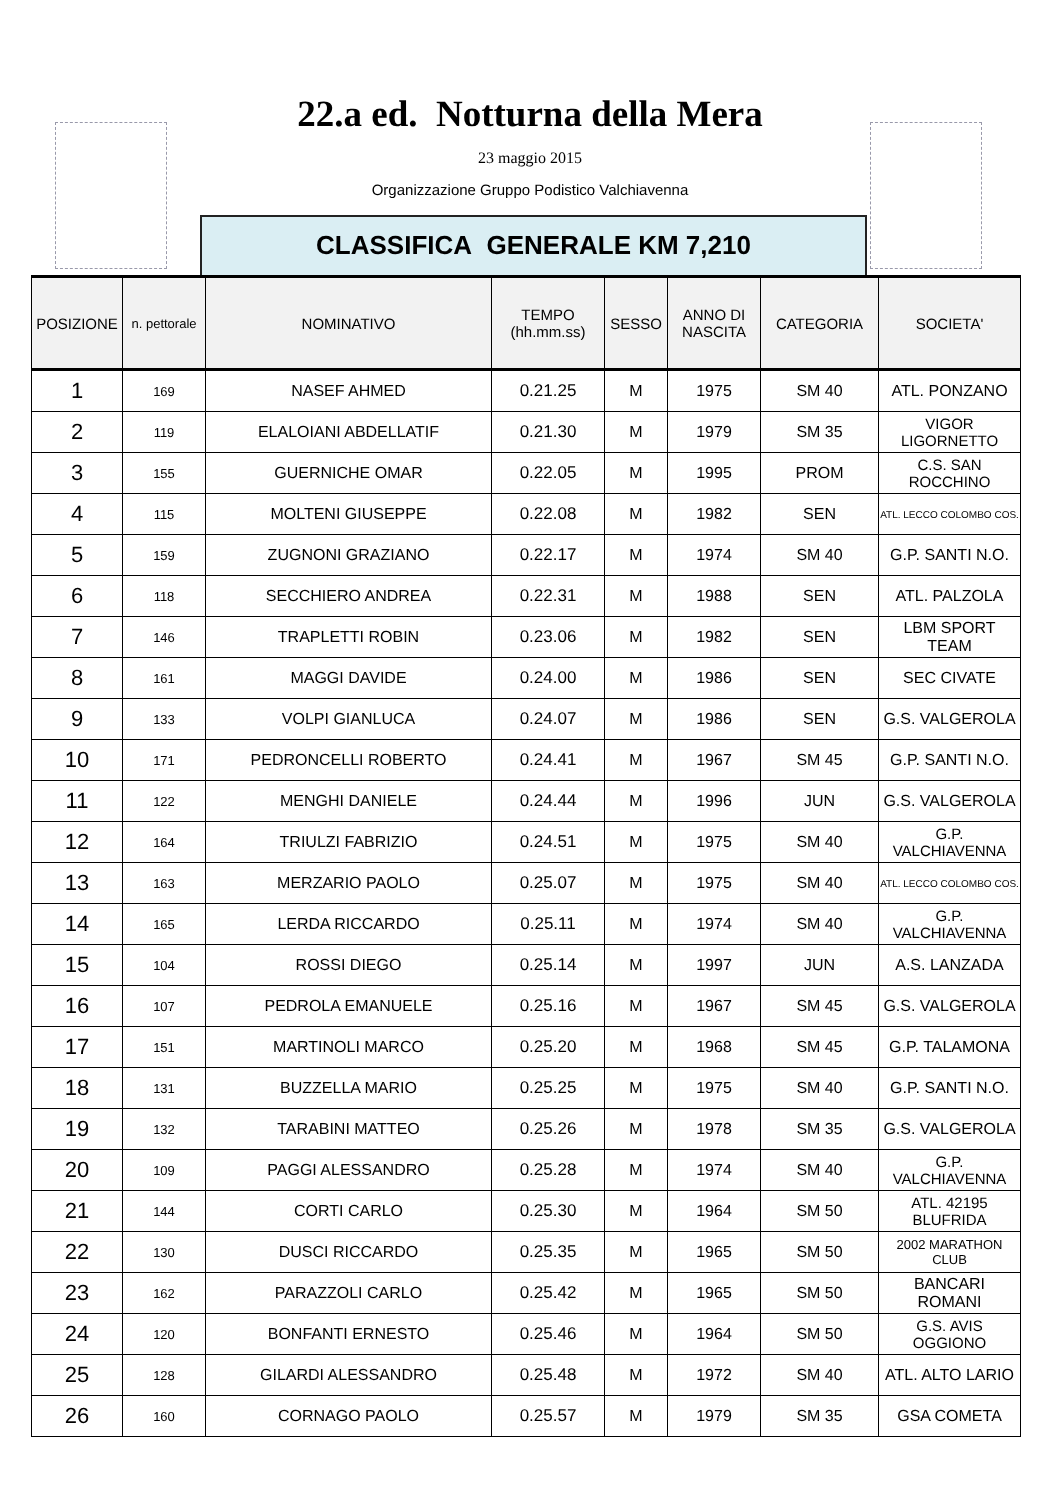22.a ed. Notturna della Mera
23 maggio 2015
Organizzazione Gruppo Podistico Valchiavenna
CLASSIFICA GENERALE KM 7,210
| POSIZIONE | n. pettorale | NOMINATIVO | TEMPO (hh.mm.ss) | SESSO | ANNO DI NASCITA | CATEGORIA | SOCIETA' |
| --- | --- | --- | --- | --- | --- | --- | --- |
| 1 | 169 | NASEF AHMED | 0.21.25 | M | 1975 | SM 40 | ATL. PONZANO |
| 2 | 119 | ELALOIANI ABDELLATIF | 0.21.30 | M | 1979 | SM 35 | VIGOR LIGORNETTO |
| 3 | 155 | GUERNICHE OMAR | 0.22.05 | M | 1995 | PROM | C.S. SAN ROCCHINO |
| 4 | 115 | MOLTENI GIUSEPPE | 0.22.08 | M | 1982 | SEN | ATL. LECCO COLOMBO COS. |
| 5 | 159 | ZUGNONI GRAZIANO | 0.22.17 | M | 1974 | SM 40 | G.P. SANTI N.O. |
| 6 | 118 | SECCHIERO ANDREA | 0.22.31 | M | 1988 | SEN | ATL. PALZOLA |
| 7 | 146 | TRAPLETTI ROBIN | 0.23.06 | M | 1982 | SEN | LBM SPORT TEAM |
| 8 | 161 | MAGGI DAVIDE | 0.24.00 | M | 1986 | SEN | SEC CIVATE |
| 9 | 133 | VOLPI GIANLUCA | 0.24.07 | M | 1986 | SEN | G.S. VALGEROLA |
| 10 | 171 | PEDRONCELLI ROBERTO | 0.24.41 | M | 1967 | SM 45 | G.P. SANTI N.O. |
| 11 | 122 | MENGHI DANIELE | 0.24.44 | M | 1996 | JUN | G.S. VALGEROLA |
| 12 | 164 | TRIULZI FABRIZIO | 0.24.51 | M | 1975 | SM 40 | G.P. VALCHIAVENNA |
| 13 | 163 | MERZARIO PAOLO | 0.25.07 | M | 1975 | SM 40 | ATL. LECCO COLOMBO COS. |
| 14 | 165 | LERDA RICCARDO | 0.25.11 | M | 1974 | SM 40 | G.P. VALCHIAVENNA |
| 15 | 104 | ROSSI DIEGO | 0.25.14 | M | 1997 | JUN | A.S. LANZADA |
| 16 | 107 | PEDROLA EMANUELE | 0.25.16 | M | 1967 | SM 45 | G.S. VALGEROLA |
| 17 | 151 | MARTINOLI MARCO | 0.25.20 | M | 1968 | SM 45 | G.P. TALAMONA |
| 18 | 131 | BUZZELLA MARIO | 0.25.25 | M | 1975 | SM 40 | G.P. SANTI N.O. |
| 19 | 132 | TARABINI MATTEO | 0.25.26 | M | 1978 | SM 35 | G.S. VALGEROLA |
| 20 | 109 | PAGGI ALESSANDRO | 0.25.28 | M | 1974 | SM 40 | G.P. VALCHIAVENNA |
| 21 | 144 | CORTI CARLO | 0.25.30 | M | 1964 | SM 50 | ATL. 42195 BLUFRIDA |
| 22 | 130 | DUSCI RICCARDO | 0.25.35 | M | 1965 | SM 50 | 2002 MARATHON CLUB |
| 23 | 162 | PARAZZOLI CARLO | 0.25.42 | M | 1965 | SM 50 | BANCARI ROMANI |
| 24 | 120 | BONFANTI ERNESTO | 0.25.46 | M | 1964 | SM 50 | G.S. AVIS OGGIONO |
| 25 | 128 | GILARDI ALESSANDRO | 0.25.48 | M | 1972 | SM 40 | ATL. ALTO LARIO |
| 26 | 160 | CORNAGO PAOLO | 0.25.57 | M | 1979 | SM 35 | GSA COMETA |